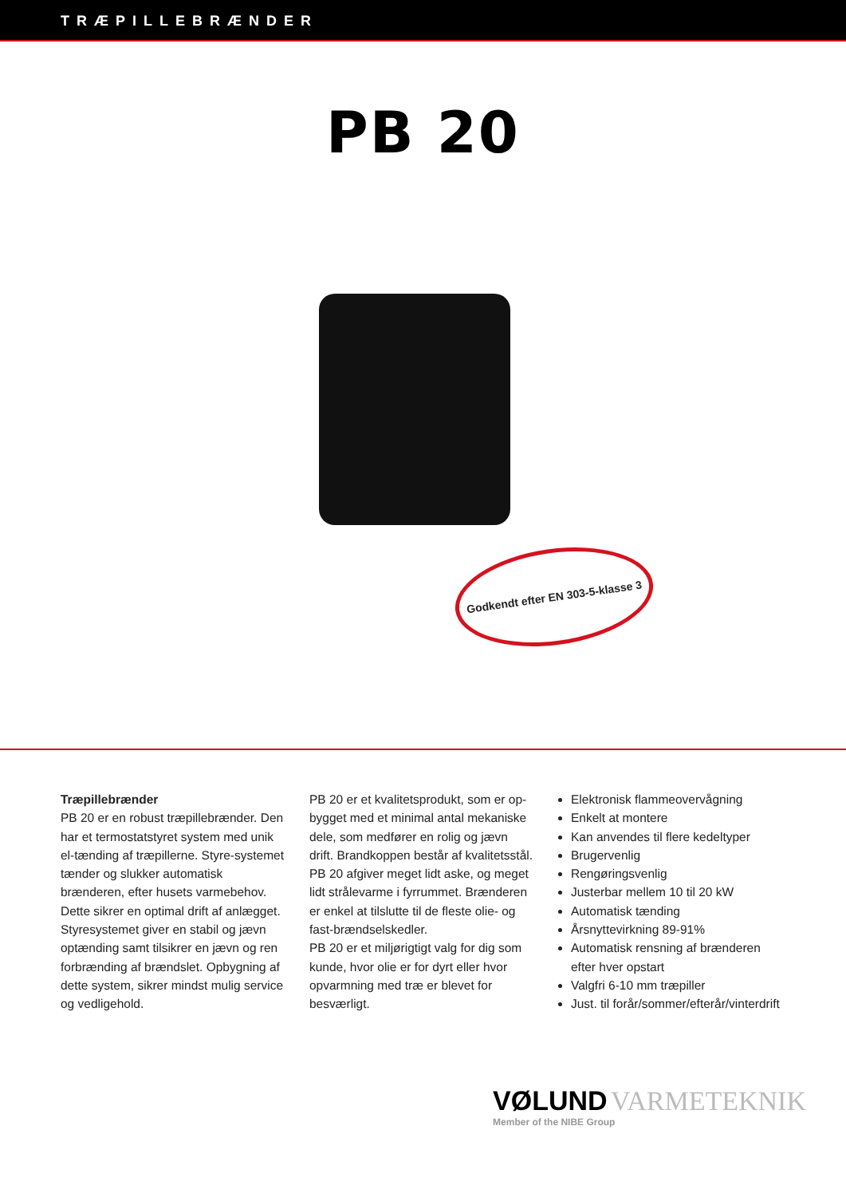TRÆPILLEBRÆNDER
PB 20
Godkendt efter EN 303-5-klasse 3
Træpillebrænder
PB 20 er en robust træpillebrænder. Den har et termostatstyret system med unik el-tænding af træpillerne. Styre-systemet tænder og slukker automatisk brænderen, efter husets varmebehov. Dette sikrer en optimal drift af anlægget. Styresystemet giver en stabil og jævn optænding samt tilsikrer en jævn og ren forbrænding af brændslet. Opbygning af dette system, sikrer mindst mulig service og vedligehold.
PB 20 er et kvalitetsprodukt, som er op-bygget med et minimal antal mekaniske dele, som medfører en rolig og jævn drift. Brandkoppen består af kvalitetsstål. PB 20 afgiver meget lidt aske, og meget lidt strålevarme i fyrrummet. Brænderen er enkel at tilslutte til de fleste olie- og fast-brændselskedler.
PB 20 er et miljørigtigt valg for dig som kunde, hvor olie er for dyrt eller hvor opvarmning med træ er blevet for besværligt.
Elektronisk flammeovervågning
Enkelt at montere
Kan anvendes til flere kedeltyper
Brugervenlig
Rengøringsvenlig
Justerbar mellem 10 til 20 kW
Automatisk tænding
Årsnyttevirkning 89-91%
Automatisk rensning af brænderen efter hver opstart
Valgfri 6-10 mm træpiller
Just. til forår/sommer/efterår/vinterdrift
VØLUND VARMETEKNIK
Member of the NIBE Group